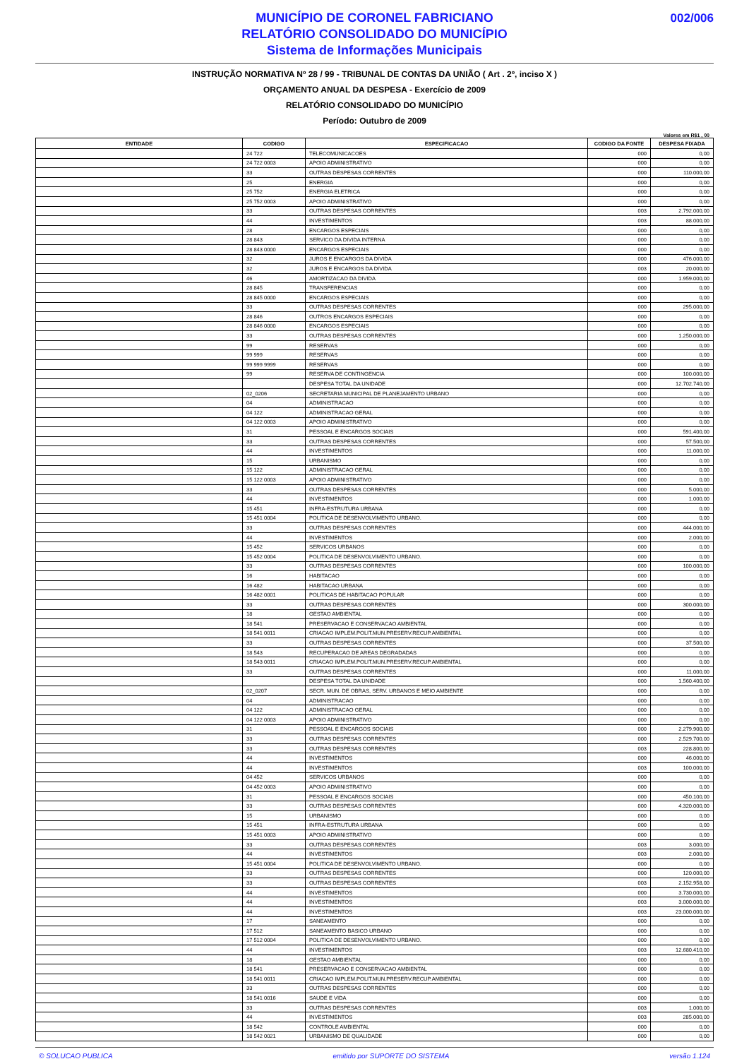002/006
MUNICÍPIO DE CORONEL FABRICIANO
RELATÓRIO CONSOLIDADO DO MUNICÍPIO
Sistema de Informações Municipais
INSTRUÇÃO NORMATIVA Nº 28 / 99 - TRIBUNAL DE CONTAS DA UNIÃO ( Art . 2º, inciso X )
ORÇAMENTO ANUAL DA DESPESA - Exercício de 2009
RELATÓRIO CONSOLIDADO DO MUNICÍPIO
Período: Outubro de 2009
Valores em R$1 , 00
| ENTIDADE | CODIGO | ESPECIFICACAO | CODIGO DA FONTE | DESPESA FIXADA |
| --- | --- | --- | --- | --- |
| | 24 722 | TELECOMUNICACOES | 000 | 0,00 |
| | 24 722 0003 | APOIO ADMINISTRATIVO | 000 | 0,00 |
| | 33 | OUTRAS DESPESAS CORRENTES | 000 | 110.000,00 |
| | 25 | ENERGIA | 000 | 0,00 |
| | 25 752 | ENERGIA ELETRICA | 000 | 0,00 |
| | 25 752 0003 | APOIO ADMINISTRATIVO | 000 | 0,00 |
| | 33 | OUTRAS DESPESAS CORRENTES | 003 | 2.792.000,00 |
| | 44 | INVESTIMENTOS | 003 | 88.000,00 |
| | 28 | ENCARGOS ESPECIAIS | 000 | 0,00 |
| | 28 843 | SERVICO DA DIVIDA INTERNA | 000 | 0,00 |
| | 28 843 0000 | ENCARGOS ESPECIAIS | 000 | 0,00 |
| | 32 | JUROS E ENCARGOS DA DIVIDA | 000 | 476.000,00 |
| | 32 | JUROS E ENCARGOS DA DIVIDA | 003 | 20.000,00 |
| | 46 | AMORTIZACAO DA DIVIDA | 000 | 1.959.000,00 |
| | 28 845 | TRANSFERENCIAS | 000 | 0,00 |
| | 28 845 0000 | ENCARGOS ESPECIAIS | 000 | 0,00 |
| | 33 | OUTRAS DESPESAS CORRENTES | 000 | 295.000,00 |
| | 28 846 | OUTROS ENCARGOS ESPECIAIS | 000 | 0,00 |
| | 28 846 0000 | ENCARGOS ESPECIAIS | 000 | 0,00 |
| | 33 | OUTRAS DESPESAS CORRENTES | 000 | 1.250.000,00 |
| | 99 | RESERVAS | 000 | 0,00 |
| | 99 999 | RESERVAS | 000 | 0,00 |
| | 99 999 9999 | RESERVAS | 000 | 0,00 |
| | 99 | RESERVA DE CONTINGENCIA | 000 | 100.000,00 |
| | | DESPESA TOTAL DA UNIDADE | 000 | 12.702.740,00 |
| | 02_0206 | SECRETARIA MUNICIPAL DE PLANEJAMENTO URBANO | 000 | 0,00 |
| | 04 | ADMINISTRACAO | 000 | 0,00 |
| | 04 122 | ADMINISTRACAO GERAL | 000 | 0,00 |
| | 04 122 0003 | APOIO ADMINISTRATIVO | 000 | 0,00 |
| | 31 | PESSOAL E ENCARGOS SOCIAIS | 000 | 591.400,00 |
| | 33 | OUTRAS DESPESAS CORRENTES | 000 | 57.500,00 |
| | 44 | INVESTIMENTOS | 000 | 11.000,00 |
| | 15 | URBANISMO | 000 | 0,00 |
| | 15 122 | ADMINISTRACAO GERAL | 000 | 0,00 |
| | 15 122 0003 | APOIO ADMINISTRATIVO | 000 | 0,00 |
| | 33 | OUTRAS DESPESAS CORRENTES | 000 | 5.000,00 |
| | 44 | INVESTIMENTOS | 000 | 1.000,00 |
| | 15 451 | INFRA-ESTRUTURA URBANA | 000 | 0,00 |
| | 15 451 0004 | POLITICA DE DESENVOLVIMENTO URBANO. | 000 | 0,00 |
| | 33 | OUTRAS DESPESAS CORRENTES | 000 | 444.000,00 |
| | 44 | INVESTIMENTOS | 000 | 2.000,00 |
| | 15 452 | SERVICOS URBANOS | 000 | 0,00 |
| | 15 452 0004 | POLITICA DE DESENVOLVIMENTO URBANO. | 000 | 0,00 |
| | 33 | OUTRAS DESPESAS CORRENTES | 000 | 100.000,00 |
| | 16 | HABITACAO | 000 | 0,00 |
| | 16 482 | HABITACAO URBANA | 000 | 0,00 |
| | 16 482 0001 | POLITICAS DE HABITACAO POPULAR | 000 | 0,00 |
| | 33 | OUTRAS DESPESAS CORRENTES | 000 | 300.000,00 |
| | 18 | GESTAO AMBIENTAL | 000 | 0,00 |
| | 18 541 | PRESERVACAO E CONSERVACAO AMBIENTAL | 000 | 0,00 |
| | 18 541 0011 | CRIACAO IMPLEM.POLIT.MUN.PRESERV.RECUP.AMBIENTAL | 000 | 0,00 |
| | 33 | OUTRAS DESPESAS CORRENTES | 000 | 37.500,00 |
| | 18 543 | RECUPERACAO DE AREAS DEGRADADAS | 000 | 0,00 |
| | 18 543 0011 | CRIACAO IMPLEM.POLIT.MUN.PRESERV.RECUP.AMBIENTAL | 000 | 0,00 |
| | 33 | OUTRAS DESPESAS CORRENTES | 000 | 11.000,00 |
| | | DESPESA TOTAL DA UNIDADE | 000 | 1.560.400,00 |
| | 02_0207 | SECR. MUN. DE OBRAS, SERV. URBANOS E MEIO AMBIENTE | 000 | 0,00 |
| | 04 | ADMINISTRACAO | 000 | 0,00 |
| | 04 122 | ADMINISTRACAO GERAL | 000 | 0,00 |
| | 04 122 0003 | APOIO ADMINISTRATIVO | 000 | 0,00 |
| | 31 | PESSOAL E ENCARGOS SOCIAIS | 000 | 2.279.900,00 |
| | 33 | OUTRAS DESPESAS CORRENTES | 000 | 2.529.700,00 |
| | 33 | OUTRAS DESPESAS CORRENTES | 003 | 228.800,00 |
| | 44 | INVESTIMENTOS | 000 | 46.000,00 |
| | 44 | INVESTIMENTOS | 003 | 100.000,00 |
| | 04 452 | SERVICOS URBANOS | 000 | 0,00 |
| | 04 452 0003 | APOIO ADMINISTRATIVO | 000 | 0,00 |
| | 31 | PESSOAL E ENCARGOS SOCIAIS | 000 | 450.100,00 |
| | 33 | OUTRAS DESPESAS CORRENTES | 000 | 4.320.000,00 |
| | 15 | URBANISMO | 000 | 0,00 |
| | 15 451 | INFRA-ESTRUTURA URBANA | 000 | 0,00 |
| | 15 451 0003 | APOIO ADMINISTRATIVO | 000 | 0,00 |
| | 33 | OUTRAS DESPESAS CORRENTES | 003 | 3.000,00 |
| | 44 | INVESTIMENTOS | 003 | 2.000,00 |
| | 15 451 0004 | POLITICA DE DESENVOLVIMENTO URBANO. | 000 | 0,00 |
| | 33 | OUTRAS DESPESAS CORRENTES | 000 | 120.000,00 |
| | 33 | OUTRAS DESPESAS CORRENTES | 003 | 2.152.958,00 |
| | 44 | INVESTIMENTOS | 000 | 3.730.000,00 |
| | 44 | INVESTIMENTOS | 003 | 3.000.000,00 |
| | 44 | INVESTIMENTOS | 003 | 23.000.000,00 |
| | 17 | SANEAMENTO | 000 | 0,00 |
| | 17 512 | SANEAMENTO BASICO URBANO | 000 | 0,00 |
| | 17 512 0004 | POLITICA DE DESENVOLVIMENTO URBANO. | 000 | 0,00 |
| | 44 | INVESTIMENTOS | 003 | 12.680.410,00 |
| | 18 | GESTAO AMBIENTAL | 000 | 0,00 |
| | 18 541 | PRESERVACAO E CONSERVACAO AMBIENTAL | 000 | 0,00 |
| | 18 541 0011 | CRIACAO IMPLEM.POLIT.MUN.PRESERV.RECUP.AMBIENTAL | 000 | 0,00 |
| | 33 | OUTRAS DESPESAS CORRENTES | 000 | 0,00 |
| | 18 541 0016 | SAUDE E VIDA | 000 | 0,00 |
| | 33 | OUTRAS DESPESAS CORRENTES | 003 | 1.000,00 |
| | 44 | INVESTIMENTOS | 003 | 285.000,00 |
| | 18 542 | CONTROLE AMBIENTAL | 000 | 0,00 |
| | 18 542 0021 | URBANISMO DE QUALIDADE | 000 | 0,00 |
© SOLUCAO PUBLICA emitido por SUPORTE DO SISTEMA versão 1.124